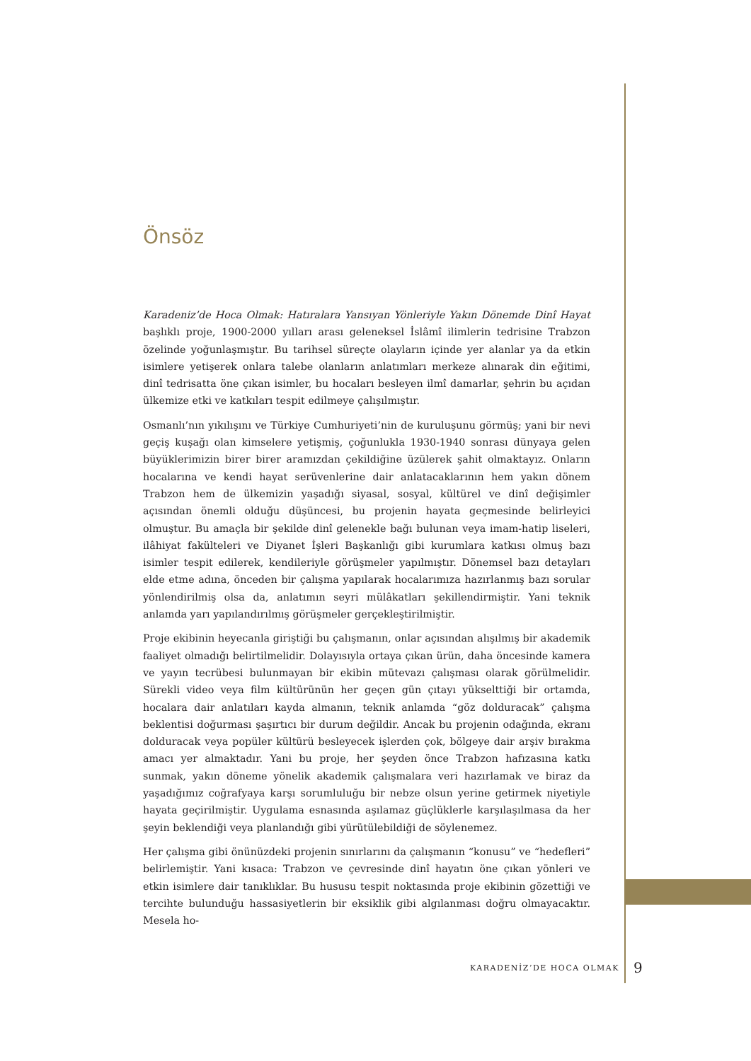Önsöz
Karadeniz’de Hoca Olmak: Hatıralara Yansıyan Yönleriyle Yakın Dönemde Dinî Hayat başlıklı proje, 1900-2000 yılları arası geleneksel İslâmî ilimlerin tedrisine Trabzon özelinde yoğunlaşmıştır. Bu tarihsel süreçte olayların içinde yer alanlar ya da etkin isimlere yetişerek onlara talebe olanların anlatımları merkeze alınarak din eğitimi, dinî tedrisatta öne çıkan isimler, bu hocaları besleyen ilmî damarlar, şehrin bu açıdan ülkemize etki ve katkıları tespit edilmeye çalışılmıştır.
Osmanlı’nın yıkılışını ve Türkiye Cumhuriyeti’nin de kuruluşunu görmüş; yani bir nevi geçiş kuşağı olan kimselere yetişmiş, çoğunlukla 1930-1940 sonrası dünyaya gelen büyüklerimizin birer birer aramızdan çekildiğine üzülerek şahit olmaktayız. Onların hocalarına ve kendi hayat serüvenlerine dair anlatacaklarının hem yakın dönem Trabzon hem de ülkemizin yaşadığı siyasal, sosyal, kültürel ve dinî değişimler açısından önemli olduğu düşüncesi, bu projenin hayata geçmesinde belirleyici olmuştur. Bu amaçla bir şekilde dinî gelenekle bağı bulunan veya imam-hatip liseleri, ilâhiyat fakülteleri ve Diyanet İşleri Başkanlığı gibi kurumlara katkısı olmuş bazı isimler tespit edilerek, kendileriyle görüşmeler yapılmıştır. Dönemsel bazı detayları elde etme adına, önceden bir çalışma yapılarak hocalarımıza hazırlanmış bazı sorular yönlendirilmiş olsa da, anlatımın seyri mülâkatları şekillendirmiştir. Yani teknik anlamda yarı yapılandırılmış görüşmeler gerçekleştirilmiştir.
Proje ekibinin heyecanla giriştiği bu çalışmanın, onlar açısından alışılmış bir akademik faaliyet olmadığı belirtilmelidir. Dolayısıyla ortaya çıkan ürün, daha öncesinde kamera ve yayın tecrübesi bulunmayan bir ekibin mütevazı çalışması olarak görülmelidir. Sürekli video veya film kültürünün her geçen gün çıtayı yükselttiği bir ortamda, hocalara dair anlatıları kayda almanın, teknik anlamda “göz dolduracak” çalışma beklentisi doğurması şaşırtıcı bir durum değildir. Ancak bu projenin odağında, ekranı dolduracak veya popüler kültürü besleyecek işlerden çok, bölgeye dair arşiv bırakma amacı yer almaktadır. Yani bu proje, her şeyden önce Trabzon hafızasına katkı sunmak, yakın döneme yönelik akademik çalışmalara veri hazırlamak ve biraz da yaşadığımız coğrafyaya karşı sorumluluğu bir nebze olsun yerine getirmek niyetiyle hayata geçirilmiştir. Uygulama esnasında aşılamaz güçlüklerle karşılaşılmasa da her şeyin beklendiği veya planlandığı gibi yürütülebildiği de söylenemez.
Her çalışma gibi önünüzdeki projenin sınırlarını da çalışmanın “konusu” ve “hedefleri” belirlemiştir. Yani kısaca: Trabzon ve çevresinde dinî hayatın öne çıkan yönleri ve etkin isimlere dair tanıklıklar. Bu hususu tespit noktasında proje ekibinin gözettiği ve tercihte bulunduğu hassasiyetlerin bir eksiklik gibi algılanması doğru olmayacaktır. Mesela ho-
KARADENİZ’DE HOCA OLMAK 9